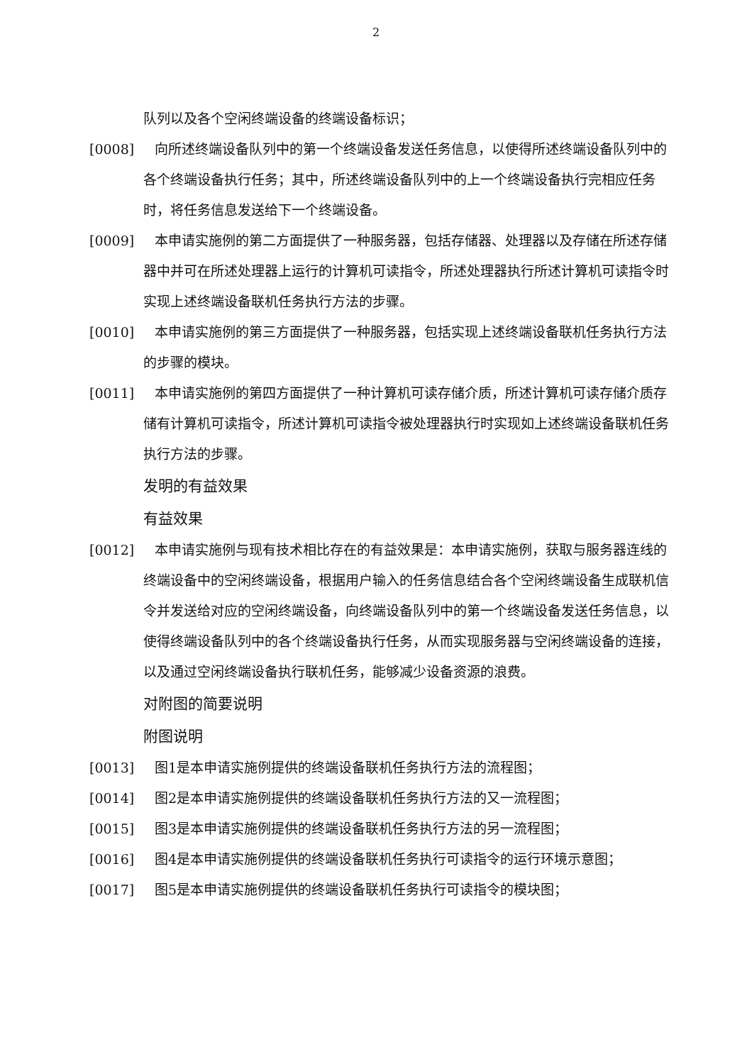2
队列以及各个空闲终端设备的终端设备标识；
[0008] 向所述终端设备队列中的第一个终端设备发送任务信息，以使得所述终端设备队列中的各个终端设备执行任务；其中，所述终端设备队列中的上一个终端设备执行完相应任务时，将任务信息发送给下一个终端设备。
[0009] 本申请实施例的第二方面提供了一种服务器，包括存储器、处理器以及存储在所述存储器中并可在所述处理器上运行的计算机可读指令，所述处理器执行所述计算机可读指令时实现上述终端设备联机任务执行方法的步骤。
[0010] 本申请实施例的第三方面提供了一种服务器，包括实现上述终端设备联机任务执行方法的步骤的模块。
[0011] 本申请实施例的第四方面提供了一种计算机可读存储介质，所述计算机可读存储介质存储有计算机可读指令，所述计算机可读指令被处理器执行时实现如上述终端设备联机任务执行方法的步骤。
发明的有益效果
有益效果
[0012] 本申请实施例与现有技术相比存在的有益效果是：本申请实施例，获取与服务器连线的终端设备中的空闲终端设备，根据用户输入的任务信息结合各个空闲终端设备生成联机信令并发送给对应的空闲终端设备，向终端设备队列中的第一个终端设备发送任务信息，以使得终端设备队列中的各个终端设备执行任务，从而实现服务器与空闲终端设备的连接，以及通过空闲终端设备执行联机任务，能够减少设备资源的浪费。
对附图的简要说明
附图说明
[0013] 图1是本申请实施例提供的终端设备联机任务执行方法的流程图；
[0014] 图2是本申请实施例提供的终端设备联机任务执行方法的又一流程图；
[0015] 图3是本申请实施例提供的终端设备联机任务执行方法的另一流程图；
[0016] 图4是本申请实施例提供的终端设备联机任务执行可读指令的运行环境示意图；
[0017] 图5是本申请实施例提供的终端设备联机任务执行可读指令的模块图；